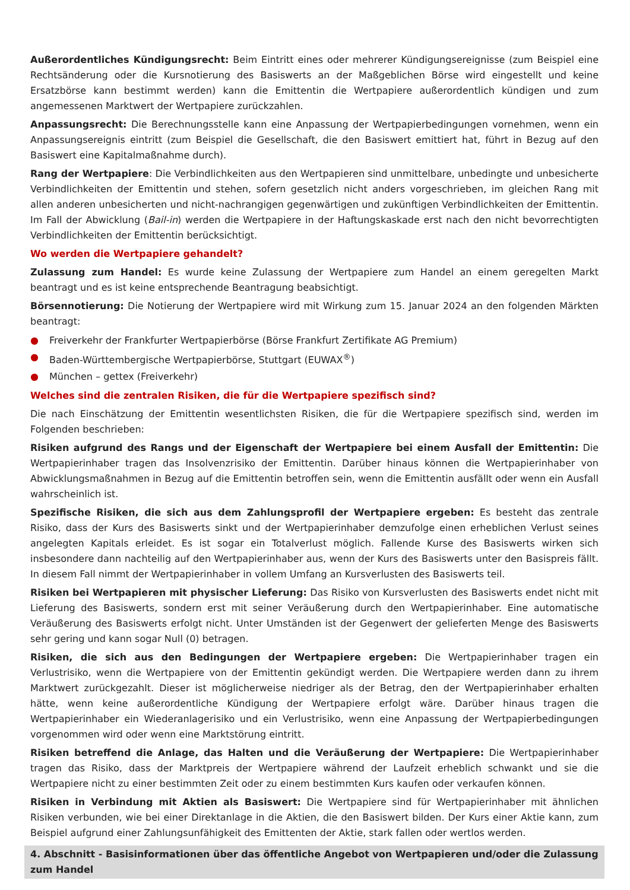Außerordentliches Kündigungsrecht: Beim Eintritt eines oder mehrerer Kündigungsereignisse (zum Beispiel eine Rechtsänderung oder die Kursnotierung des Basiswerts an der Maßgeblichen Börse wird eingestellt und keine Ersatzbörse kann bestimmt werden) kann die Emittentin die Wertpapiere außerordentlich kündigen und zum angemessenen Marktwert der Wertpapiere zurückzahlen.
Anpassungsrecht: Die Berechnungsstelle kann eine Anpassung der Wertpapierbedingungen vornehmen, wenn ein Anpassungsereignis eintritt (zum Beispiel die Gesellschaft, die den Basiswert emittiert hat, führt in Bezug auf den Basiswert eine Kapitalmaßnahme durch).
Rang der Wertpapiere: Die Verbindlichkeiten aus den Wertpapieren sind unmittelbare, unbedingte und unbesicherte Verbindlichkeiten der Emittentin und stehen, sofern gesetzlich nicht anders vorgeschrieben, im gleichen Rang mit allen anderen unbesicherten und nicht-nachrangigen gegenwärtigen und zukünftigen Verbindlichkeiten der Emittentin. Im Fall der Abwicklung (Bail-in) werden die Wertpapiere in der Haftungskaskade erst nach den nicht bevorrechtigten Verbindlichkeiten der Emittentin berücksichtigt.
Wo werden die Wertpapiere gehandelt?
Zulassung zum Handel: Es wurde keine Zulassung der Wertpapiere zum Handel an einem geregelten Markt beantragt und es ist keine entsprechende Beantragung beabsichtigt.
Börsennotierung: Die Notierung der Wertpapiere wird mit Wirkung zum 15. Januar 2024 an den folgenden Märkten beantragt:
● Freiverkehr der Frankfurter Wertpapierbörse (Börse Frankfurt Zertifikate AG Premium)
● Baden-Württembergische Wertpapierbörse, Stuttgart (EUWAX<sup>®</sup>)
● München – gettex (Freiverkehr)
Welches sind die zentralen Risiken, die für die Wertpapiere spezifisch sind?
Die nach Einschätzung der Emittentin wesentlichsten Risiken, die für die Wertpapiere spezifisch sind, werden im Folgenden beschrieben:
Risiken aufgrund des Rangs und der Eigenschaft der Wertpapiere bei einem Ausfall der Emittentin: Die Wertpapierinhaber tragen das Insolvenzrisiko der Emittentin. Darüber hinaus können die Wertpapierinhaber von Abwicklungsmaßnahmen in Bezug auf die Emittentin betroffen sein, wenn die Emittentin ausfällt oder wenn ein Ausfall wahrscheinlich ist.
Spezifische Risiken, die sich aus dem Zahlungsprofil der Wertpapiere ergeben: Es besteht das zentrale Risiko, dass der Kurs des Basiswerts sinkt und der Wertpapierinhaber demzufolge einen erheblichen Verlust seines angelegten Kapitals erleidet. Es ist sogar ein Totalverlust möglich. Fallende Kurse des Basiswerts wirken sich insbesondere dann nachteilig auf den Wertpapierinhaber aus, wenn der Kurs des Basiswerts unter den Basispreis fällt. In diesem Fall nimmt der Wertpapierinhaber in vollem Umfang an Kursverlusten des Basiswerts teil.
Risiken bei Wertpapieren mit physischer Lieferung: Das Risiko von Kursverlusten des Basiswerts endet nicht mit Lieferung des Basiswerts, sondern erst mit seiner Veräußerung durch den Wertpapierinhaber. Eine automatische Veräußerung des Basiswerts erfolgt nicht. Unter Umständen ist der Gegenwert der gelieferten Menge des Basiswerts sehr gering und kann sogar Null (0) betragen.
Risiken, die sich aus den Bedingungen der Wertpapiere ergeben: Die Wertpapierinhaber tragen ein Verlustrisiko, wenn die Wertpapiere von der Emittentin gekündigt werden. Die Wertpapiere werden dann zu ihrem Marktwert zurückgezahlt. Dieser ist möglicherweise niedriger als der Betrag, den der Wertpapierinhaber erhalten hätte, wenn keine außerordentliche Kündigung der Wertpapiere erfolgt wäre. Darüber hinaus tragen die Wertpapierinhaber ein Wiederanlagerisiko und ein Verlustrisiko, wenn eine Anpassung der Wertpapierbedingungen vorgenommen wird oder wenn eine Marktstörung eintritt.
Risiken betreffend die Anlage, das Halten und die Veräußerung der Wertpapiere: Die Wertpapierinhaber tragen das Risiko, dass der Marktpreis der Wertpapiere während der Laufzeit erheblich schwankt und sie die Wertpapiere nicht zu einer bestimmten Zeit oder zu einem bestimmten Kurs kaufen oder verkaufen können.
Risiken in Verbindung mit Aktien als Basiswert: Die Wertpapiere sind für Wertpapierinhaber mit ähnlichen Risiken verbunden, wie bei einer Direktanlage in die Aktien, die den Basiswert bilden. Der Kurs einer Aktie kann, zum Beispiel aufgrund einer Zahlungsunfähigkeit des Emittenten der Aktie, stark fallen oder wertlos werden.
4. Abschnitt - Basisinformationen über das öffentliche Angebot von Wertpapieren und/oder die Zulassung zum Handel